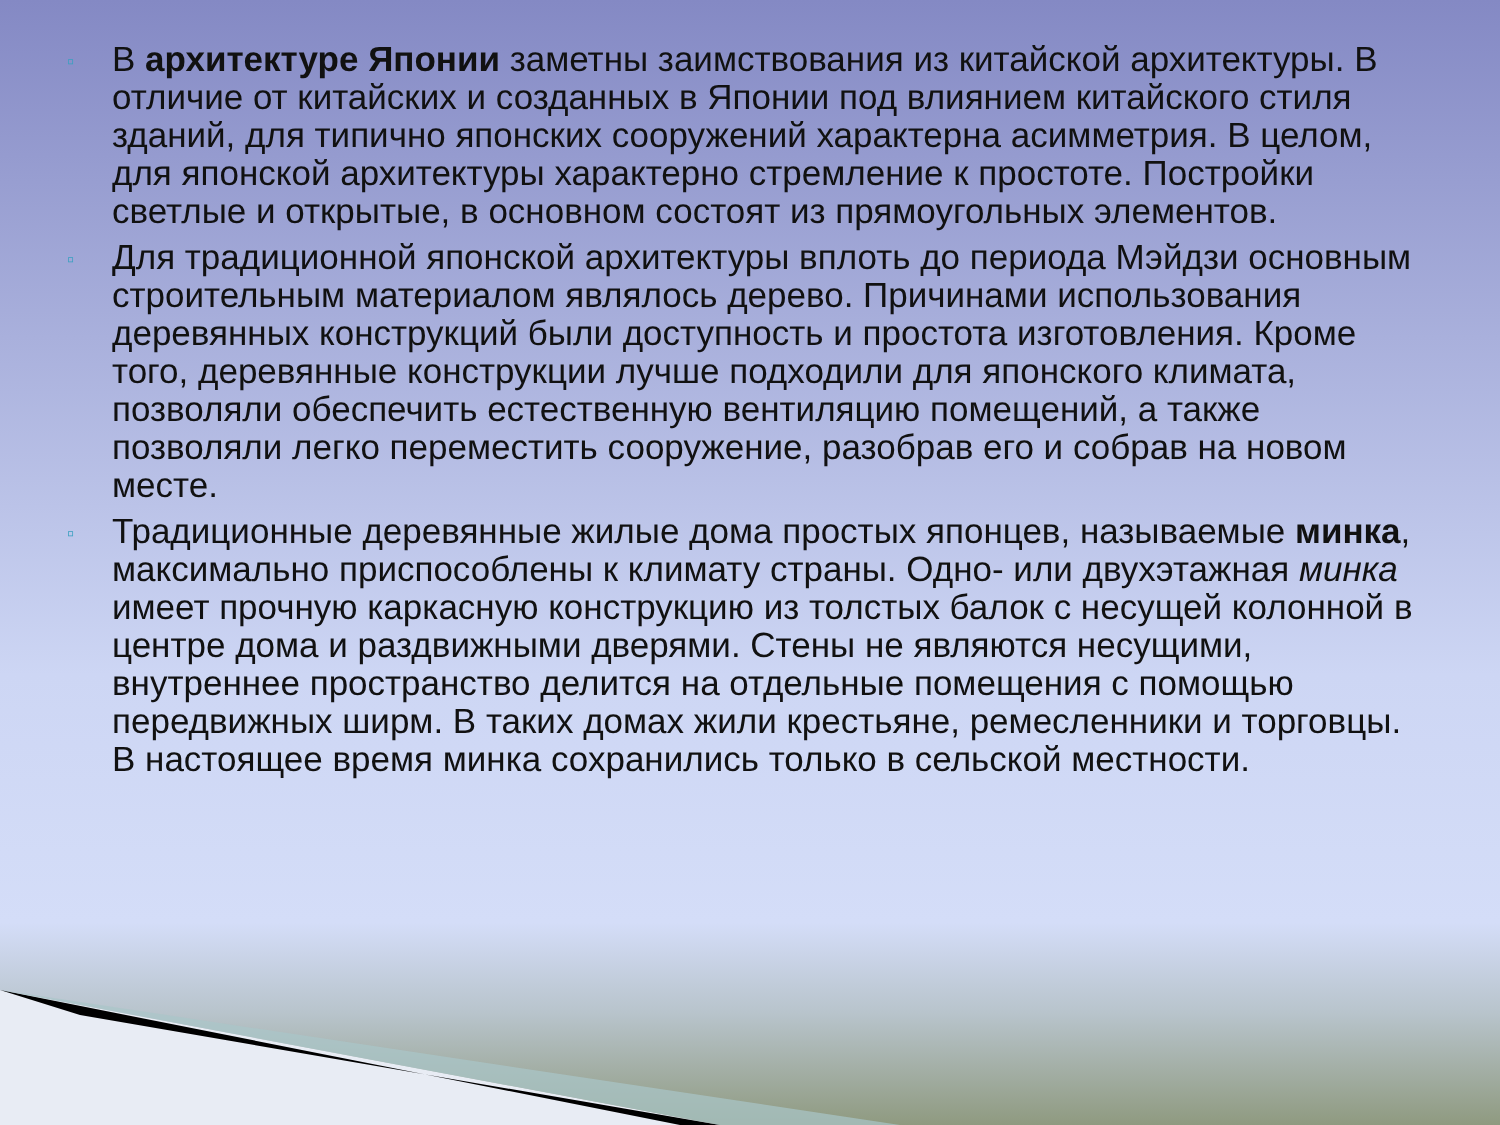▫ В архитектуре Японии заметны заимствования из китайской архитектуры. В отличие от китайских и созданных в Японии под влиянием китайского стиля зданий, для типично японских сооружений характерна асимметрия. В целом, для японской архитектуры характерно стремление к простоте. Постройки светлые и открытые, в основном состоят из прямоугольных элементов.
▫ Для традиционной японской архитектуры вплоть до периода Мэйдзи основным строительным материалом являлось дерево. Причинами использования деревянных конструкций были доступность и простота изготовления. Кроме того, деревянные конструкции лучше подходили для японского климата, позволяли обеспечить естественную вентиляцию помещений, а также позволяли легко переместить сооружение, разобрав его и собрав на новом месте.
▫ Традиционные деревянные жилые дома простых японцев, называемые минка, максимально приспособлены к климату страны. Одно- или двухэтажная минка имеет прочную каркасную конструкцию из толстых балок с несущей колонной в центре дома и раздвижными дверями. Стены не являются несущими, внутреннее пространство делится на отдельные помещения с помощью передвижных ширм. В таких домах жили крестьяне, ремесленники и торговцы. В настоящее время минка сохранились только в сельской местности.